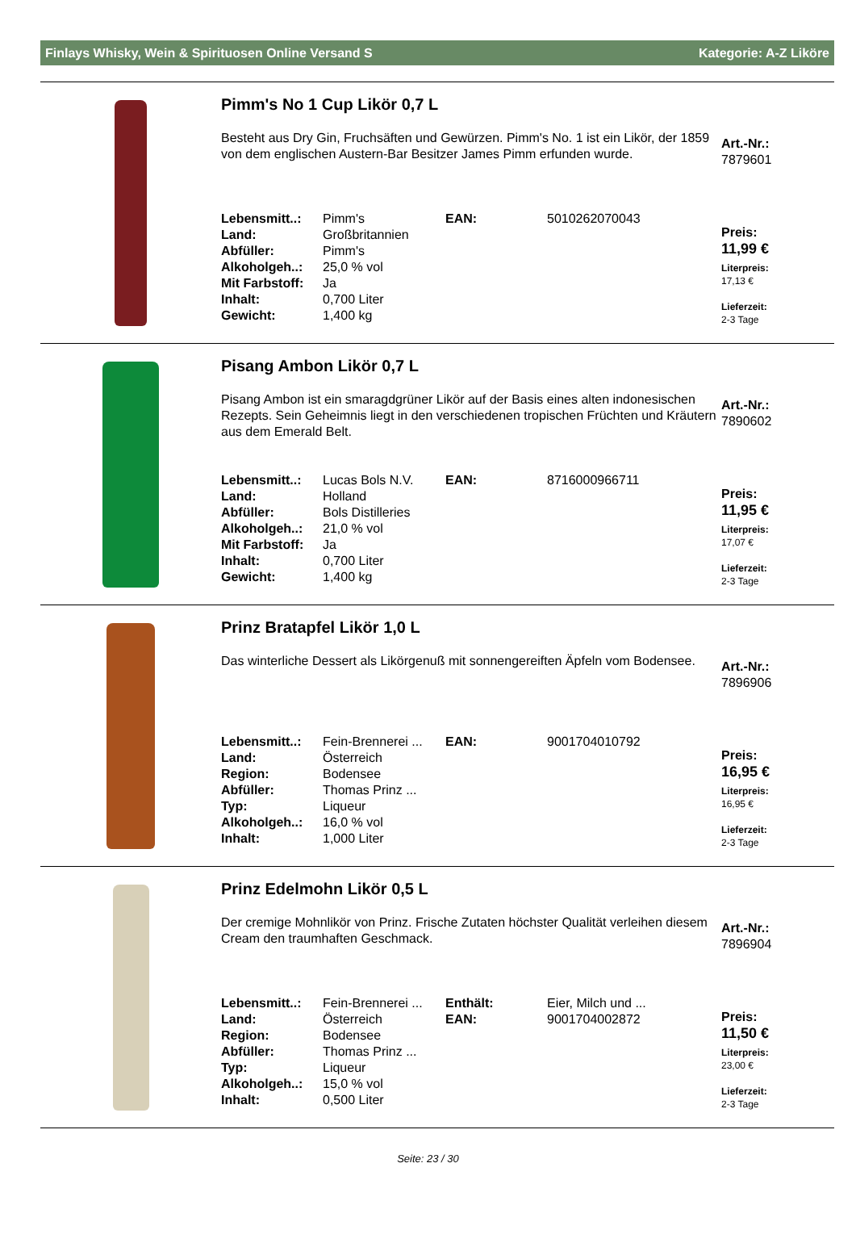Finlays Whisky, Wein & Spirituosen Online Versand S Kategorie: A-Z Liköre
Pimm's No 1 Cup Likör 0,7 L
Besteht aus Dry Gin, Fruchsäften und Gewürzen. Pimm's No. 1 ist ein Likör, der 1859 von dem englischen Austern-Bar Besitzer James Pimm erfunden wurde.
| Lebensmitt..: | Pimm's | EAN: | 5010262070043 |
| Land: | Großbritannien | | |
| Abfüller: | Pimm's | | |
| Alkoholgeh..: | 25,0 % vol | | |
| Mit Farbstoff: | Ja | | |
| Inhalt: | 0,700 Liter | | |
| Gewicht: | 1,400 kg | | |
Art.-Nr.:
7879601
Preis:
11,99 €
Literpreis:
17,13 €
Lieferzeit:
2-3 Tage
Pisang Ambon Likör 0,7 L
Pisang Ambon ist ein smaragdgrüner Likör auf der Basis eines alten indonesischen Rezepts. Sein Geheimnis liegt in den verschiedenen tropischen Früchten und Kräutern aus dem Emerald Belt.
| Lebensmitt..: | Lucas Bols N.V. | EAN: | 8716000966711 |
| Land: | Holland | | |
| Abfüller: | Bols Distilleries | | |
| Alkoholgeh..: | 21,0 % vol | | |
| Mit Farbstoff: | Ja | | |
| Inhalt: | 0,700 Liter | | |
| Gewicht: | 1,400 kg | | |
Art.-Nr.:
7890602
Preis:
11,95 €
Literpreis:
17,07 €
Lieferzeit:
2-3 Tage
Prinz Bratapfel Likör 1,0 L
Das winterliche Dessert als Likörgenuß mit sonnengereiften Äpfeln vom Bodensee.
| Lebensmitt..: | Fein-Brennerei ... | EAN: | 9001704010792 |
| Land: | Österreich | | |
| Region: | Bodensee | | |
| Abfüller: | Thomas Prinz ... | | |
| Typ: | Liqueur | | |
| Alkoholgeh..: | 16,0 % vol | | |
| Inhalt: | 1,000 Liter | | |
Art.-Nr.:
7896906
Preis:
16,95 €
Literpreis:
16,95 €
Lieferzeit:
2-3 Tage
Prinz Edelmohn Likör 0,5 L
Der cremige Mohnlikör von Prinz. Frische Zutaten höchster Qualität verleihen diesem Cream den traumhaften Geschmack.
| Lebensmitt..: | Fein-Brennerei ... | Enthält: | Eier, Milch und ... |
| Land: | Österreich | EAN: | 9001704002872 |
| Region: | Bodensee | | |
| Abfüller: | Thomas Prinz ... | | |
| Typ: | Liqueur | | |
| Alkoholgeh..: | 15,0 % vol | | |
| Inhalt: | 0,500 Liter | | |
Art.-Nr.:
7896904
Preis:
11,50 €
Literpreis:
23,00 €
Lieferzeit:
2-3 Tage
Seite: 23 / 30